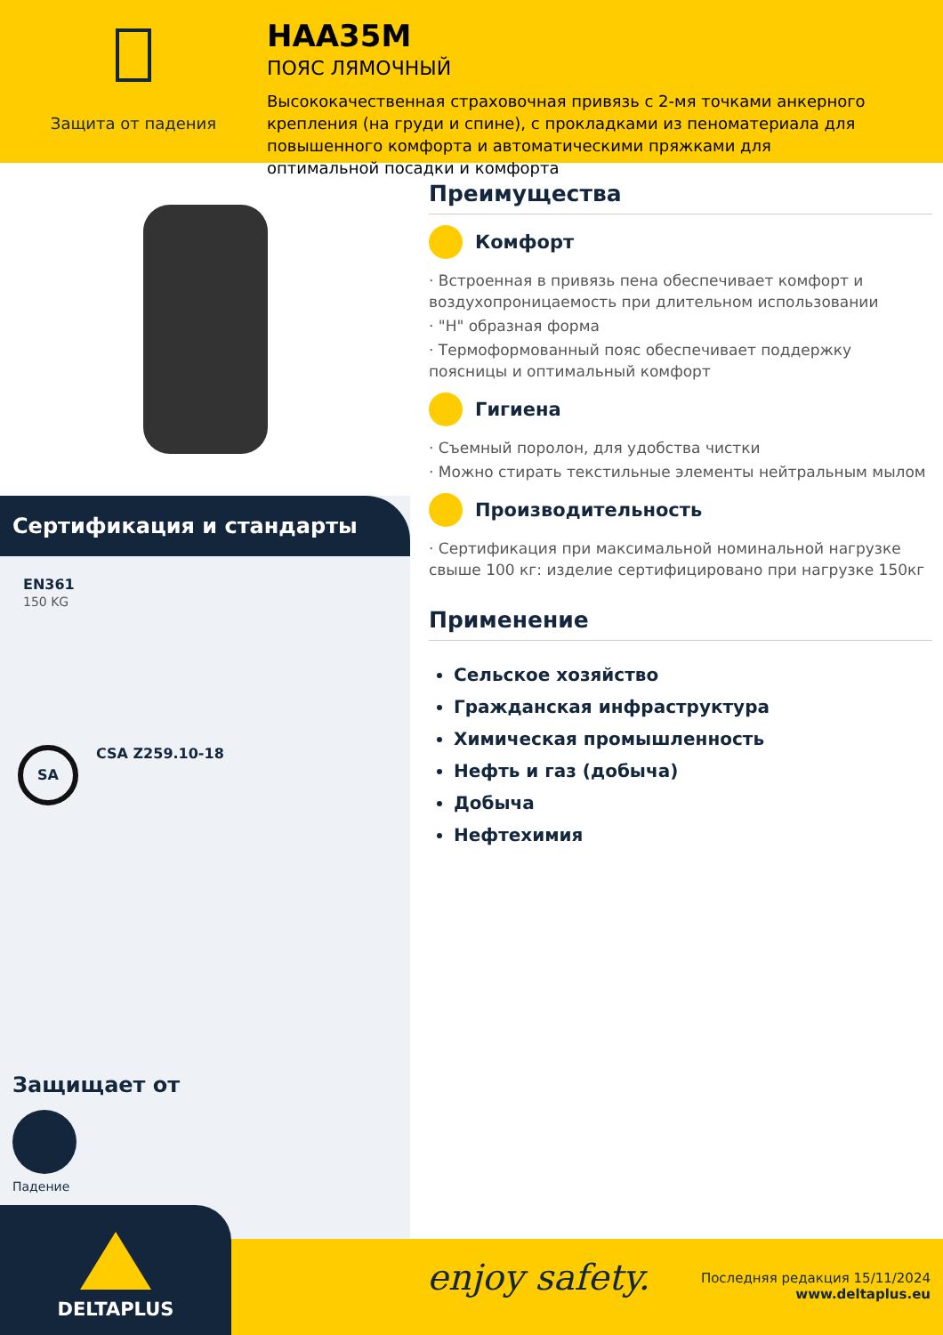Защита от падения
HAA35M
ПОЯС ЛЯМОЧНЫЙ
Высококачественная страховочная привязь с 2-мя точками анкерного крепления (на груди и спине), с прокладками из пеноматериала для повышенного комфорта и автоматическими пряжками для оптимальной посадки и комфорта
Сертификация и стандарты
EN361
150 KG
SA
CSA Z259.10-18
Защищает от
Падение
Преимущества
Комфорт
· Встроенная в привязь пена обеспечивает комфорт и воздухопроницаемость при длительном использовании
· "H" образная форма
· Термоформованный пояс обеспечивает поддержку поясницы и оптимальный комфорт
Гигиена
· Съемный поролон, для удобства чистки
· Можно стирать текстильные элементы нейтральным мылом
Производительность
· Сертификация при максимальной номинальной нагрузке свыше 100 кг: изделие сертифицировано при нагрузке 150кг
Применение
Сельское хозяйство
Гражданская инфраструктура
Химическая промышленность
Нефть и газ (добыча)
Добыча
Нефтехимия
enjoy safety.
Последняя редакция 15/11/2024
www.deltaplus.eu
DELTAPLUS